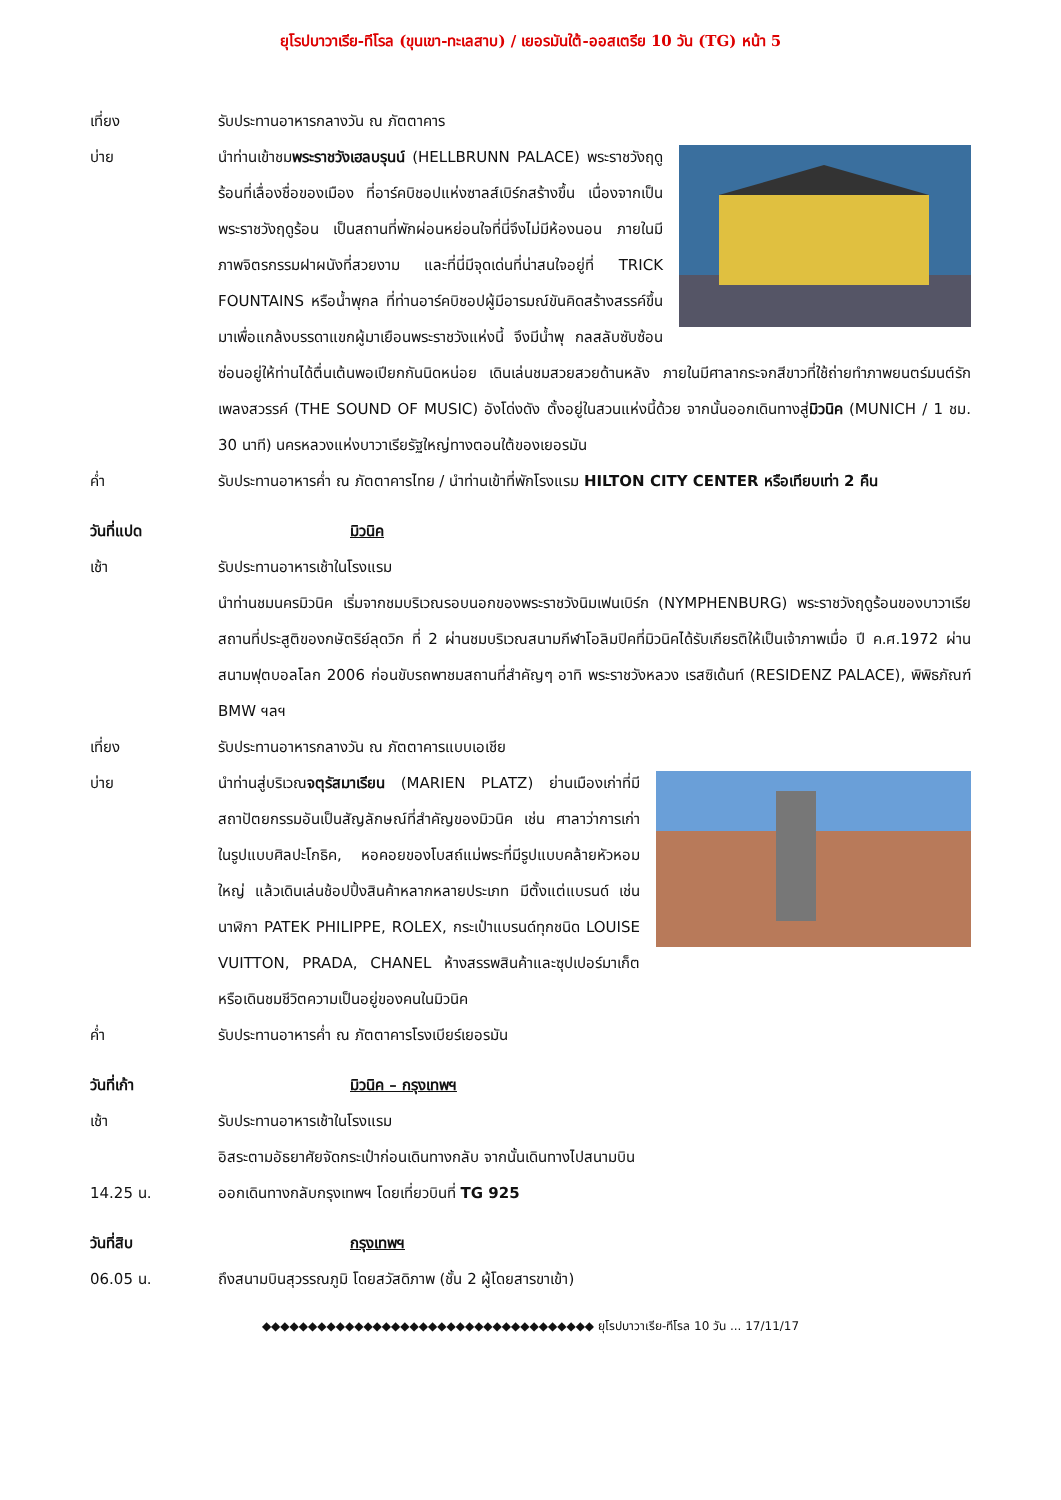ยุโรปบาวาเรีย-ทีโรล (ขุนเขา-ทะเลสาบ) / เยอรมันใต้-ออสเตรีย 10 วัน (TG) หน้า 5
เที่ยง รับประทานอาหารกลางวัน ณ ภัตตาคาร
บ่าย นำท่านเข้าชมพระราชวังเฮลบรุนน์ (HELLBRUNN PALACE) พระราชวังฤดูร้อนที่เลื่องชื่อของเมือง ที่อาร์คบิชอปแห่งซาลส์เบิร์กสร้างขึ้น เนื่องจากเป็นพระราชวังฤดูร้อน เป็นสถานที่พักผ่อนหย่อนใจที่นี่จึงไม่มีห้องนอน ภายในมีภาพจิตรกรรมฝาผนังที่สวยงาม และที่นี่มีจุดเด่นที่น่าสนใจอยู่ที่ TRICK FOUNTAINS หรือน้ำพุกล ที่ท่านอาร์คบิชอปผู้มีอารมณ์ขันคิดสร้างสรรค์ขึ้นมาเพื่อแกล้งบรรดาแขกผู้มาเยือนพระราชวังแห่งนี้ จึงมีน้ำพุ กลสลับซับซ้อนซ่อนอยู่ให้ท่านได้ตื่นเต้นพอเปียกกันนิดหน่อย เดินเล่นชมสวยสวยด้านหลัง ภายในมีศาลากระจกสีขาวที่ใช้ถ่ายทำภาพยนตร์มนต์รักเพลงสวรรค์ (THE SOUND OF MUSIC) อังโด่งดัง ตั้งอยู่ในสวนแห่งนี้ด้วย จากนั้นออกเดินทางสู่มิวนิค (MUNICH / 1 ชม. 30 นาที) นครหลวงแห่งบาวาเรียรัฐใหญ่ทางตอนใต้ของเยอรมัน
ค่ำ รับประทานอาหารค่ำ ณ ภัตตาคารไทย / นำท่านเข้าที่พักโรงแรม HILTON CITY CENTER หรือเทียบเท่า 2 คืน
วันที่แปด มิวนิค
เช้า รับประทานอาหารเช้าในโรงแรม
นำท่านชมนครมิวนิค เริ่มจากชมบริเวณรอบนอกของพระราชวังนิมเฟนเบิร์ก (NYMPHENBURG) พระราชวังฤดูร้อนของบาวาเรีย สถานที่ประสูติของกษัตริย์ลุดวิก ที่ 2 ผ่านชมบริเวณสนามกีฬาโอลิมปิคที่มิวนิคได้รับเกียรติให้เป็นเจ้าภาพเมื่อ ปี ค.ศ.1972 ผ่านสนามฟุตบอลโลก 2006 ก่อนขับรถพาชมสถานที่สำคัญๆ อาทิ พระราชวังหลวง เรสซิเด้นท์ (RESIDENZ PALACE), พิพิธภัณฑ์ BMW ฯลฯ
เที่ยง รับประทานอาหารกลางวัน ณ ภัตตาคารแบบเอเชีย
บ่าย นำท่านสู่บริเวณจตุรัสมาเรียน (MARIEN PLATZ) ย่านเมืองเก่าที่มีสถาปัตยกรรมอันเป็นสัญลักษณ์ที่สำคัญของมิวนิค เช่น ศาลาว่าการเก่าในรูปแบบศิลปะโกธิค, หอคอยของโบสถ์แม่พระที่มีรูปแบบคล้ายหัวหอมใหญ่ แล้วเดินเล่นช้อปปิ้งสินค้าหลากหลายประเภท มีตั้งแต่แบรนด์ เช่น นาฬิกา PATEK PHILIPPE, ROLEX, กระเป๋าแบรนด์ทุกชนิด LOUISE VUITTON, PRADA, CHANEL ห้างสรรพสินค้าและซุปเปอร์มาเก็ต หรือเดินชมชีวิตความเป็นอยู่ของคนในมิวนิค
ค่ำ รับประทานอาหารค่ำ ณ ภัตตาคารโรงเบียร์เยอรมัน
วันที่เก้า มิวนิค – กรุงเทพฯ
เช้า รับประทานอาหารเช้าในโรงแรม
อิสระตามอัธยาศัยจัดกระเป๋าก่อนเดินทางกลับ จากนั้นเดินทางไปสนามบิน
14.25 น. ออกเดินทางกลับกรุงเทพฯ โดยเที่ยวบินที่ TG 925
วันที่สิบ กรุงเทพฯ
06.05 น. ถึงสนามบินสุวรรณภูมิ โดยสวัสดิภาพ (ชั้น 2 ผู้โดยสารขาเข้า)
◆◆◆◆◆◆◆◆◆◆◆◆◆◆◆◆◆◆◆◆◆◆◆◆◆◆◆◆◆◆◆◆◆◆◆◆ ยุโรปบาวาเรีย-ทีโรล 10 วัน ... 17/11/17